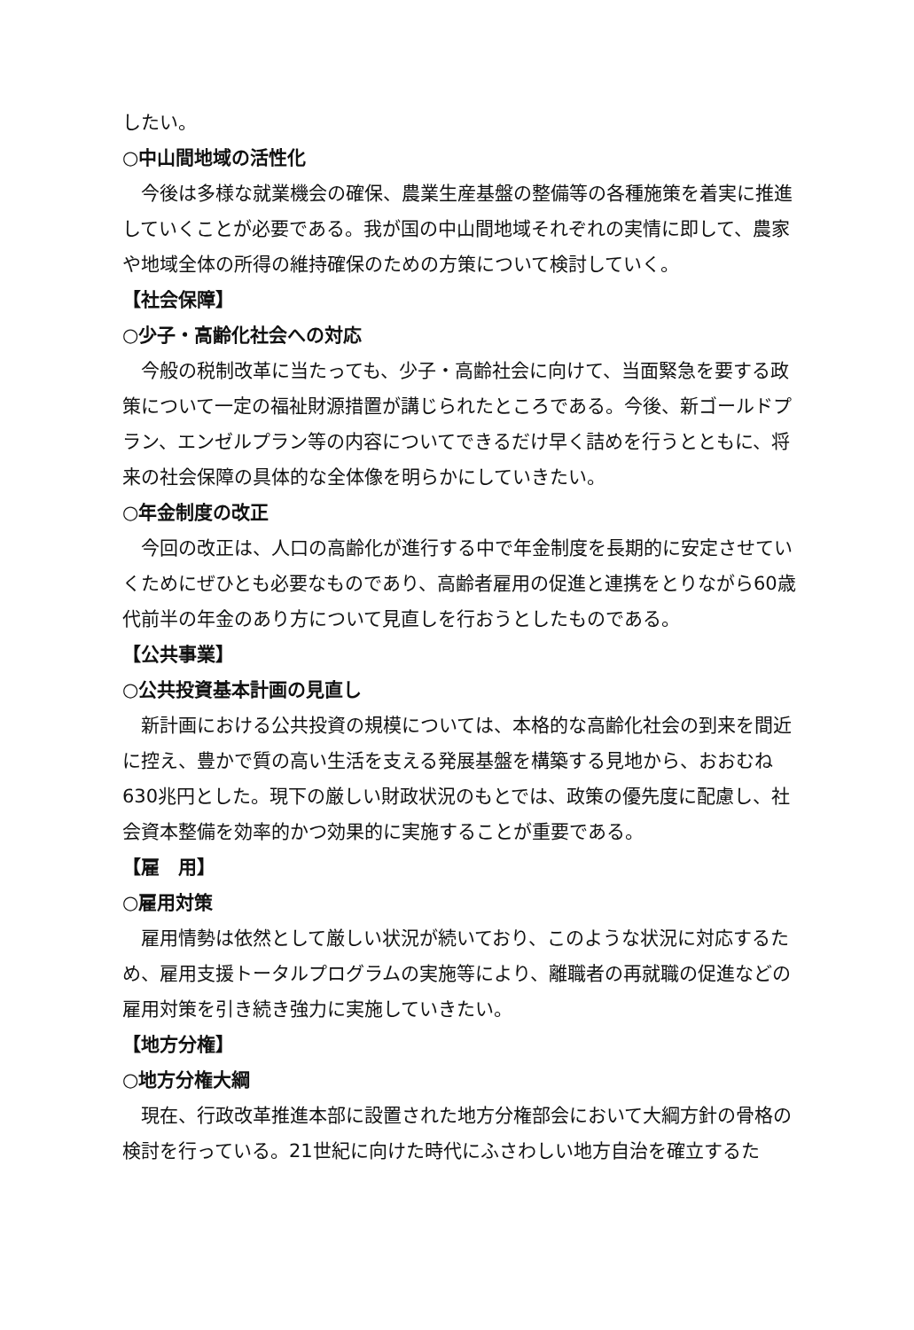したい。
○中山間地域の活性化
今後は多様な就業機会の確保、農業生産基盤の整備等の各種施策を着実に推進していくことが必要である。我が国の中山間地域それぞれの実情に即して、農家や地域全体の所得の維持確保のための方策について検討していく。
【社会保障】
○少子・高齢化社会への対応
今般の税制改革に当たっても、少子・高齢社会に向けて、当面緊急を要する政策について一定の福祉財源措置が講じられたところである。今後、新ゴールドプラン、エンゼルプラン等の内容についてできるだけ早く詰めを行うとともに、将来の社会保障の具体的な全体像を明らかにしていきたい。
○年金制度の改正
今回の改正は、人口の高齢化が進行する中で年金制度を長期的に安定させていくためにぜひとも必要なものであり、高齢者雇用の促進と連携をとりながら60歳代前半の年金のあり方について見直しを行おうとしたものである。
【公共事業】
○公共投資基本計画の見直し
新計画における公共投資の規模については、本格的な高齢化社会の到来を間近に控え、豊かで質の高い生活を支える発展基盤を構築する見地から、おおむね630兆円とした。現下の厳しい財政状況のもとでは、政策の優先度に配慮し、社会資本整備を効率的かつ効果的に実施することが重要である。
【雇　用】
○雇用対策
雇用情勢は依然として厳しい状況が続いており、このような状況に対応するため、雇用支援トータルプログラムの実施等により、離職者の再就職の促進などの雇用対策を引き続き強力に実施していきたい。
【地方分権】
○地方分権大綱
現在、行政改革推進本部に設置された地方分権部会において大綱方針の骨格の検討を行っている。21世紀に向けた時代にふさわしい地方自治を確立するた